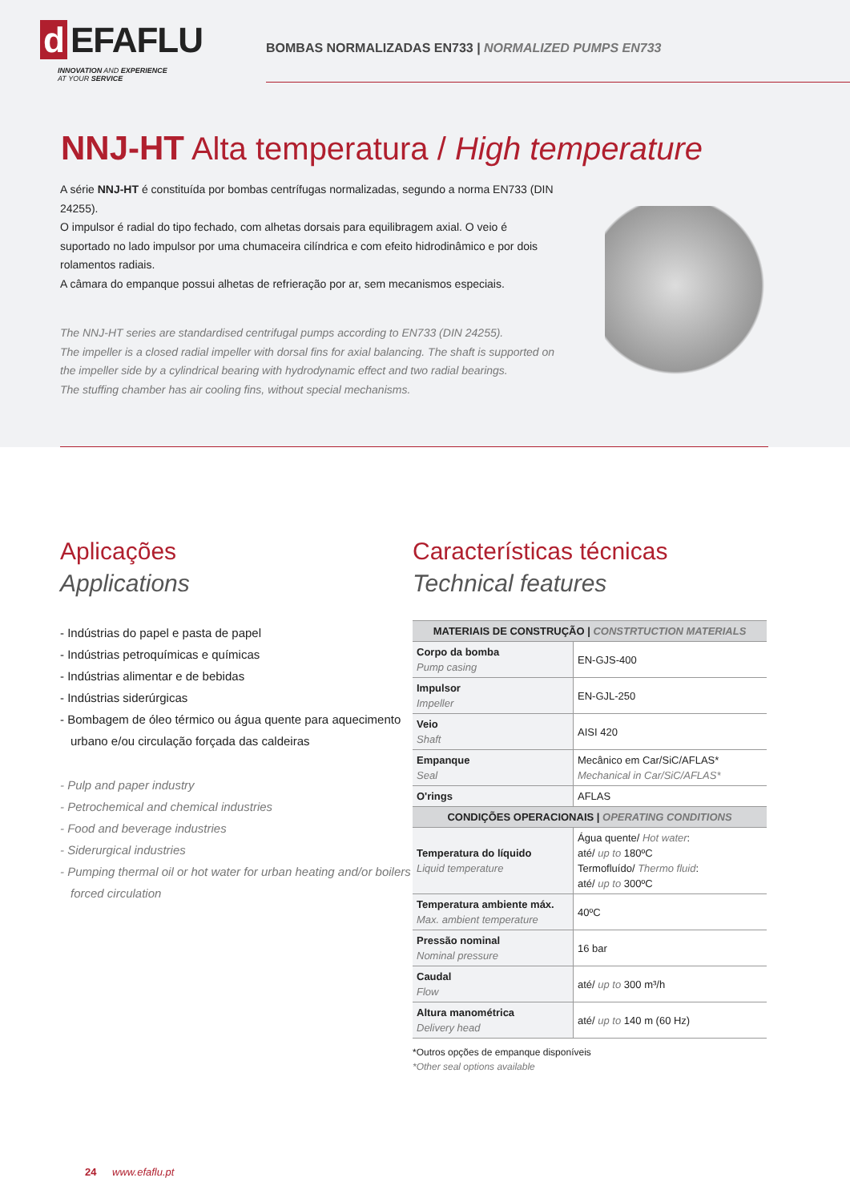d EFAFLU
INNOVATION AND EXPERIENCE
AT YOUR SERVICE
BOMBAS NORMALIZADAS EN733 | NORMALIZED PUMPS EN733
NNJ-HT Alta temperatura / High temperature
A série NNJ-HT é constituída por bombas centrífugas normalizadas, segundo a norma EN733 (DIN 24255).
O impulsor é radial do tipo fechado, com alhetas dorsais para equilibragem axial. O veio é suportado no lado impulsor por uma chumaceira cilíndrica e com efeito hidrodinâmico e por dois rolamentos radiais.
A câmara do empanque possui alhetas de refrieração por ar, sem mecanismos especiais.
The NNJ-HT series are standardised centrifugal pumps according to EN733 (DIN 24255).
The impeller is a closed radial impeller with dorsal fins for axial balancing. The shaft is supported on the impeller side by a cylindrical bearing with hydrodynamic effect and two radial bearings.
The stuffing chamber has air cooling fins, without special mechanisms.
Aplicações
Applications
- Indústrias do papel e pasta de papel
- Indústrias petroquímicas e químicas
- Indústrias alimentar e de bebidas
- Indústrias siderúrgicas
- Bombagem de óleo térmico ou água quente para aquecimento urbano e/ou circulação forçada das caldeiras
- Pulp and paper industry
- Petrochemical and chemical industries
- Food and beverage industries
- Siderurgical industries
- Pumping thermal oil or hot water for urban heating and/or boilers forced circulation
Características técnicas
Technical features
| MATERIAIS DE CONSTRUÇÃO / CONSTRTUCTION MATERIALS | |
| --- | --- |
| Corpo da bomba Pump casing | EN-GJS-400 |
| Impulsor Impeller | EN-GJL-250 |
| Veio Shaft | AISI 420 |
| Empanque Seal | Mecânico em Car/SiC/AFLAS* Mechanical in Car/SiC/AFLAS* |
| O'rings | AFLAS |
| CONDIÇÕES OPERACIONAIS / OPERATING CONDITIONS | |
| Temperatura do líquido Liquid temperature | Água quente/ Hot water : até/ up to 180ºC Termofluído/ Thermo fluid : até/ up to 300ºC |
| Temperatura ambiente máx. Max. ambient temperature | 40ºC |
| Pressão nominal Nominal pressure | 16 bar |
| Caudal Flow | até/ up to 300 m³/h |
| Altura manométrica Delivery head | até/ up to 140 m (60 Hz) |
*Outros opções de empanque disponíveis
*Other seal options available
24 www.efaflu.pt